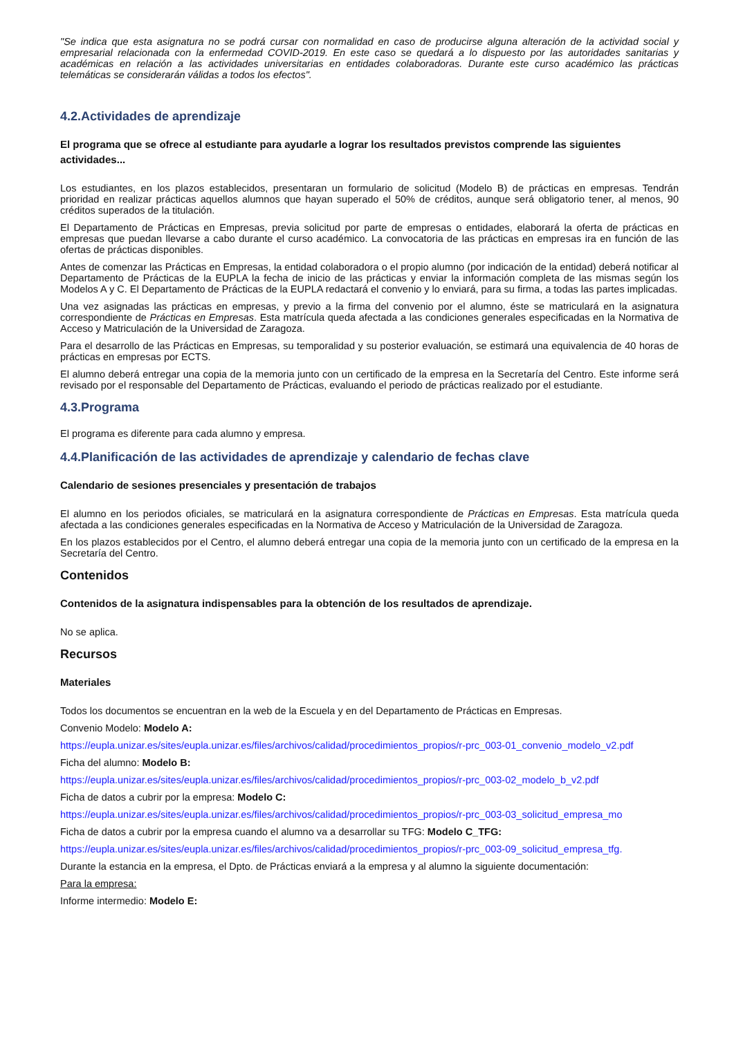"Se indica que esta asignatura no se podrá cursar con normalidad en caso de producirse alguna alteración de la actividad social y empresarial relacionada con la enfermedad COVID-2019. En este caso se quedará a lo dispuesto por las autoridades sanitarias y académicas en relación a las actividades universitarias en entidades colaboradoras. Durante este curso académico las prácticas telemáticas se considerarán válidas a todos los efectos".
4.2.Actividades de aprendizaje
El programa que se ofrece al estudiante para ayudarle a lograr los resultados previstos comprende las siguientes actividades...
Los estudiantes, en los plazos establecidos, presentaran un formulario de solicitud (Modelo B) de prácticas en empresas. Tendrán prioridad en realizar prácticas aquellos alumnos que hayan superado el 50% de créditos, aunque será obligatorio tener, al menos, 90 créditos superados de la titulación.
El Departamento de Prácticas en Empresas, previa solicitud por parte de empresas o entidades, elaborará la oferta de prácticas en empresas que puedan llevarse a cabo durante el curso académico. La convocatoria de las prácticas en empresas ira en función de las ofertas de prácticas disponibles.
Antes de comenzar las Prácticas en Empresas, la entidad colaboradora o el propio alumno (por indicación de la entidad) deberá notificar al Departamento de Prácticas de la EUPLA la fecha de inicio de las prácticas y enviar la información completa de las mismas según los Modelos A y C. El Departamento de Prácticas de la EUPLA redactará el convenio y lo enviará, para su firma, a todas las partes implicadas.
Una vez asignadas las prácticas en empresas, y previo a la firma del convenio por el alumno, éste se matriculará en la asignatura correspondiente de Prácticas en Empresas. Esta matrícula queda afectada a las condiciones generales especificadas en la Normativa de Acceso y Matriculación de la Universidad de Zaragoza.
Para el desarrollo de las Prácticas en Empresas, su temporalidad y su posterior evaluación, se estimará una equivalencia de 40 horas de prácticas en empresas por ECTS.
El alumno deberá entregar una copia de la memoria junto con un certificado de la empresa en la Secretaría del Centro. Este informe será revisado por el responsable del Departamento de Prácticas, evaluando el periodo de prácticas realizado por el estudiante.
4.3.Programa
El programa es diferente para cada alumno y empresa.
4.4.Planificación de las actividades de aprendizaje y calendario de fechas clave
Calendario de sesiones presenciales y presentación de trabajos
El alumno en los periodos oficiales, se matriculará en la asignatura correspondiente de Prácticas en Empresas. Esta matrícula queda afectada a las condiciones generales especificadas en la Normativa de Acceso y Matriculación de la Universidad de Zaragoza.
En los plazos establecidos por el Centro, el alumno deberá entregar una copia de la memoria junto con un certificado de la empresa en la Secretaría del Centro.
Contenidos
Contenidos de la asignatura indispensables para la obtención de los resultados de aprendizaje.
No se aplica.
Recursos
Materiales
Todos los documentos se encuentran en la web de la Escuela y en del Departamento de Prácticas en Empresas.
Convenio Modelo: Modelo A:
https://eupla.unizar.es/sites/eupla.unizar.es/files/archivos/calidad/procedimientos_propios/r-prc_003-01_convenio_modelo_v2.pdf
Ficha del alumno: Modelo B:
https://eupla.unizar.es/sites/eupla.unizar.es/files/archivos/calidad/procedimientos_propios/r-prc_003-02_modelo_b_v2.pdf
Ficha de datos a cubrir por la empresa: Modelo C:
https://eupla.unizar.es/sites/eupla.unizar.es/files/archivos/calidad/procedimientos_propios/r-prc_003-03_solicitud_empresa_mo
Ficha de datos a cubrir por la empresa cuando el alumno va a desarrollar su TFG: Modelo C_TFG:
https://eupla.unizar.es/sites/eupla.unizar.es/files/archivos/calidad/procedimientos_propios/r-prc_003-09_solicitud_empresa_tfg.
Durante la estancia en la empresa, el Dpto. de Prácticas enviará a la empresa y al alumno la siguiente documentación:
Para la empresa:
Informe intermedio: Modelo E: